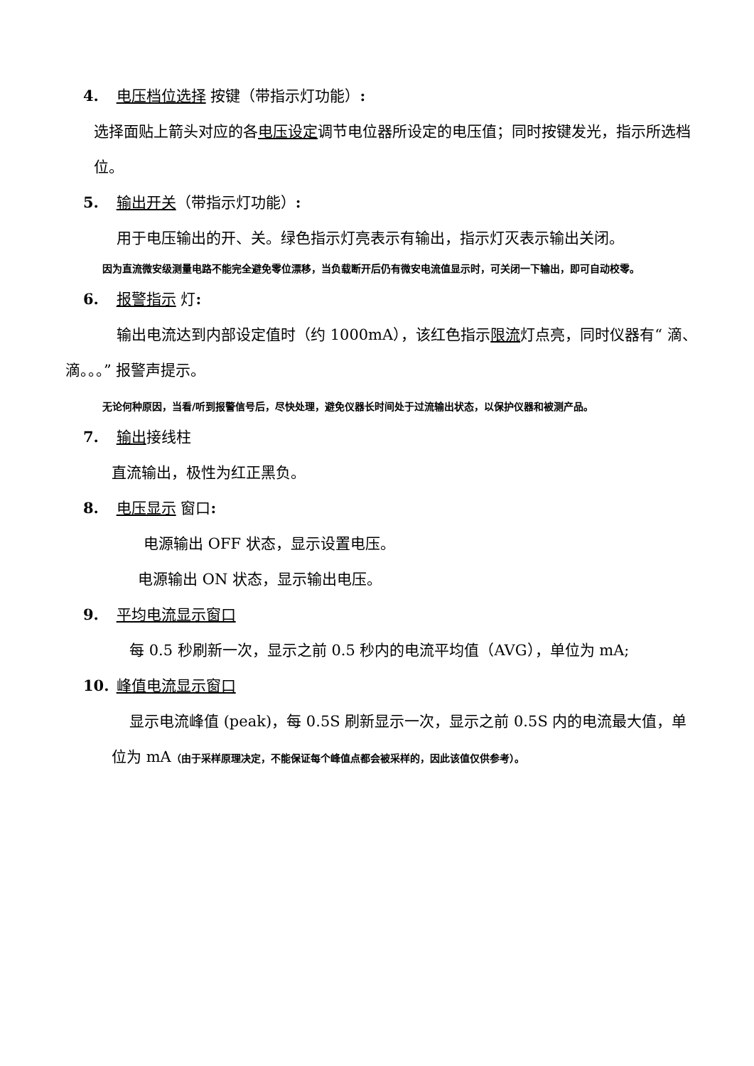4. 电压档位选择 按键（带指示灯功能）:
选择面贴上箭头对应的各电压设定调节电位器所设定的电压值；同时按键发光，指示所选档位。
5. 输出开关（带指示灯功能）:
用于电压输出的开、关。绿色指示灯亮表示有输出，指示灯灭表示输出关闭。
因为直流微安级测量电路不能完全避免零位漂移，当负载断开后仍有微安电流值显示时，可关闭一下输出，即可自动校零。
6. 报警指示 灯:
输出电流达到内部设定值时（约 1000mA），该红色指示限流灯点亮，同时仪器有“ 滴、滴。。。” 报警声提示。
无论何种原因，当看/听到报警信号后，尽快处理，避免仪器长时间处于过流输出状态，以保护仪器和被测产品。
7. 输出接线柱
直流输出，极性为红正黑负。
8. 电压显示 窗口:
电源输出 OFF 状态，显示设置电压。
电源输出 ON 状态，显示输出电压。
9. 平均电流显示窗口
每 0.5 秒刷新一次，显示之前 0.5 秒内的电流平均值（AVG），单位为 mA;
10. 峰值电流显示窗口
显示电流峰值 (peak)，每 0.5S 刷新显示一次，显示之前 0.5S 内的电流最大值，单位为 mA（由于采样原理决定，不能保证每个峰值点都会被采样的，因此该值仅供参考）。